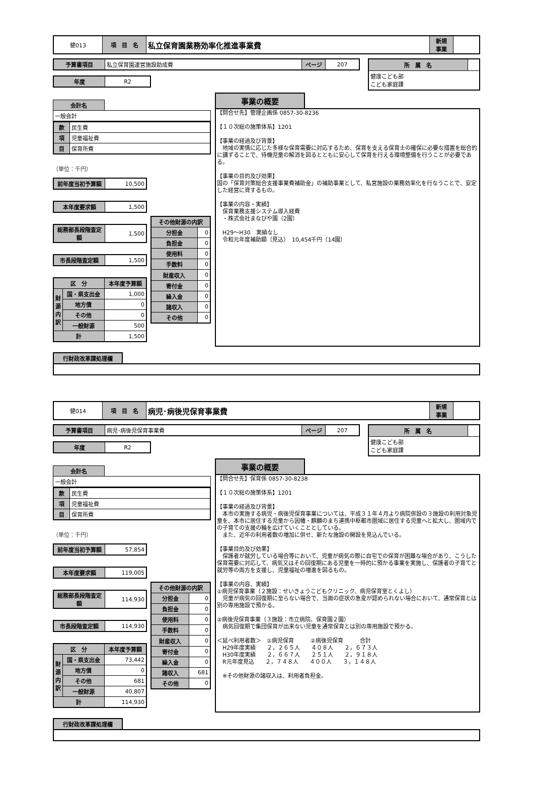| 健013 | 項 目 名 | 私立保育園業務効率化推進事業費 | 新規 事業 | |
| 予算書項目 | 私立保育園運営施設助成費 | ページ | 207 |
| 年度 | R2 |
| 所 属 名 | |
| 健康こども部 こども家庭課 | |
| 会計名 | |
| 一般会計 | |
| 款 | 民生費 |
| 項 | 児童福祉費 |
| 目 | 保育所費 |
（単位：千円）
| 前年度当初予算額 | 10,500 |
| 本年度要求額 | 1,500 |
| 総務部長段階査定額 | 1,500 |
| 市長段階査定額 | 1,500 |
| 区 分 | | 本年度予算額 |
| --- | --- | --- |
| 財源内訳 | 国・県支出金 | 1,000 |
| | 地方債 | 0 |
| | その他 | 0 |
| | 一般財源 | 500 |
| 計 | | 1,500 |
| その他財源の内訳 | |
| --- | --- |
| 分担金 | 0 |
| 負担金 | 0 |
| 使用料 | 0 |
| 手数料 | 0 |
| 財産収入 | 0 |
| 寄付金 | 0 |
| 繰入金 | 0 |
| 諸収入 | 0 |
| その他 | 0 |
行財政改革課処理欄
事業の概要
【問合せ先】管理企画係 0857-30-8236 【１０次総の施策体系】1201 【事業の経過及び背景】 　地域の実情に応じた多様な保育需要に対応するため、保育を支える保育士の確保に必要な措置を総合的に講ずることで、待機児童の解消を図るとともに安心して保育を行える環境整備を行うことが必要である。 【事業の目的及び効果】 国の「保育対策総合支援事業費補助金」の補助事業として、私営施設の業務効率化を行なうことで、安定した経営に資するもの。 【事業の内容・実績】 　保育業務支援システム導入経費 　・株式会社まなびや園（2園） 　H29～H30　実績なし 　令和元年度補助額（見込）　10,454千円（14園）
| 健014 | 項 目 名 | 病児･病後児保育事業費 | 新規 事業 | |
| 予算書項目 | 病児･病後児保育事業費 | ページ | 207 |
| 年度 | R2 |
| 所 属 名 | |
| 健康こども部 こども家庭課 | |
| 会計名 | |
| 一般会計 | |
| 款 | 民生費 |
| 項 | 児童福祉費 |
| 目 | 保育所費 |
（単位：千円）
| 前年度当初予算額 | 57,854 |
| 本年度要求額 | 119,005 |
| 総務部長段階査定額 | 114,930 |
| 市長段階査定額 | 114,930 |
| 区 分 | | 本年度予算額 |
| --- | --- | --- |
| 財源内訳 | 国・県支出金 | 73,442 |
| | 地方債 | 0 |
| | その他 | 681 |
| | 一般財源 | 40,807 |
| 計 | | 114,930 |
| その他財源の内訳 | |
| --- | --- |
| 分担金 | 0 |
| 負担金 | 0 |
| 使用料 | 0 |
| 手数料 | 0 |
| 財産収入 | 0 |
| 寄付金 | 0 |
| 繰入金 | 0 |
| 諸収入 | 681 |
| その他 | 0 |
行財政改革課処理欄
事業の概要
【問合せ先】保育係 0857-30-8238 【１０次総の施策体系】1201 【事業の経過及び背景】 　本市の実施する病児・病後児保育事業については、平成３１年４月より病院併設の３施設の利用対象児童を、本市に居住する児童から因幡・麒麟のまち連携中枢都市圏域に居住する児童へと拡大し、圏域内での子育ての支援の輪を広げていくこととしている。 　また、近年の利用者数の増加に併せ、新たな施設の開設を見込んでいる。 【事業目的及び効果】 　保護者が就労している場合等において、児童が病気の際に自宅での保育が困難な場合があり、こうした保育需要に対応して、病気又はその回復期にある児童を一時的に預かる事業を実施し、保護者の子育てと就労等の両方を支援し、児童福祉の増進を図るもの。 【事業の内容、実績】 ①病児保育事業（２施設：せいきょうこどもクリニック、病児保育室とくよし） 　児童が病気の回復期に至らない場合で、当面の症状の急変が認められない場合において、通常保育とは別の専用施設で預かる。 ②病後児保育事業（３施設：市立病院、保育園２園） 　病気回復期で集団保育が出来ない児童を通常保育とは別の専用施設で預かる。 ＜延べ利用者数＞　①病児保育　　　②病後児保育　　　合計 　H29年度実績　　２，２６５人　　４０８人　　２，６７３人 　H30年度実績　　２，６６７人　　２５１人　　２，９１８人 　R元年度見込　　２，７４８人　　４００人　　３，１４８人 　※その他財源の諸収入は、利用者負担金。